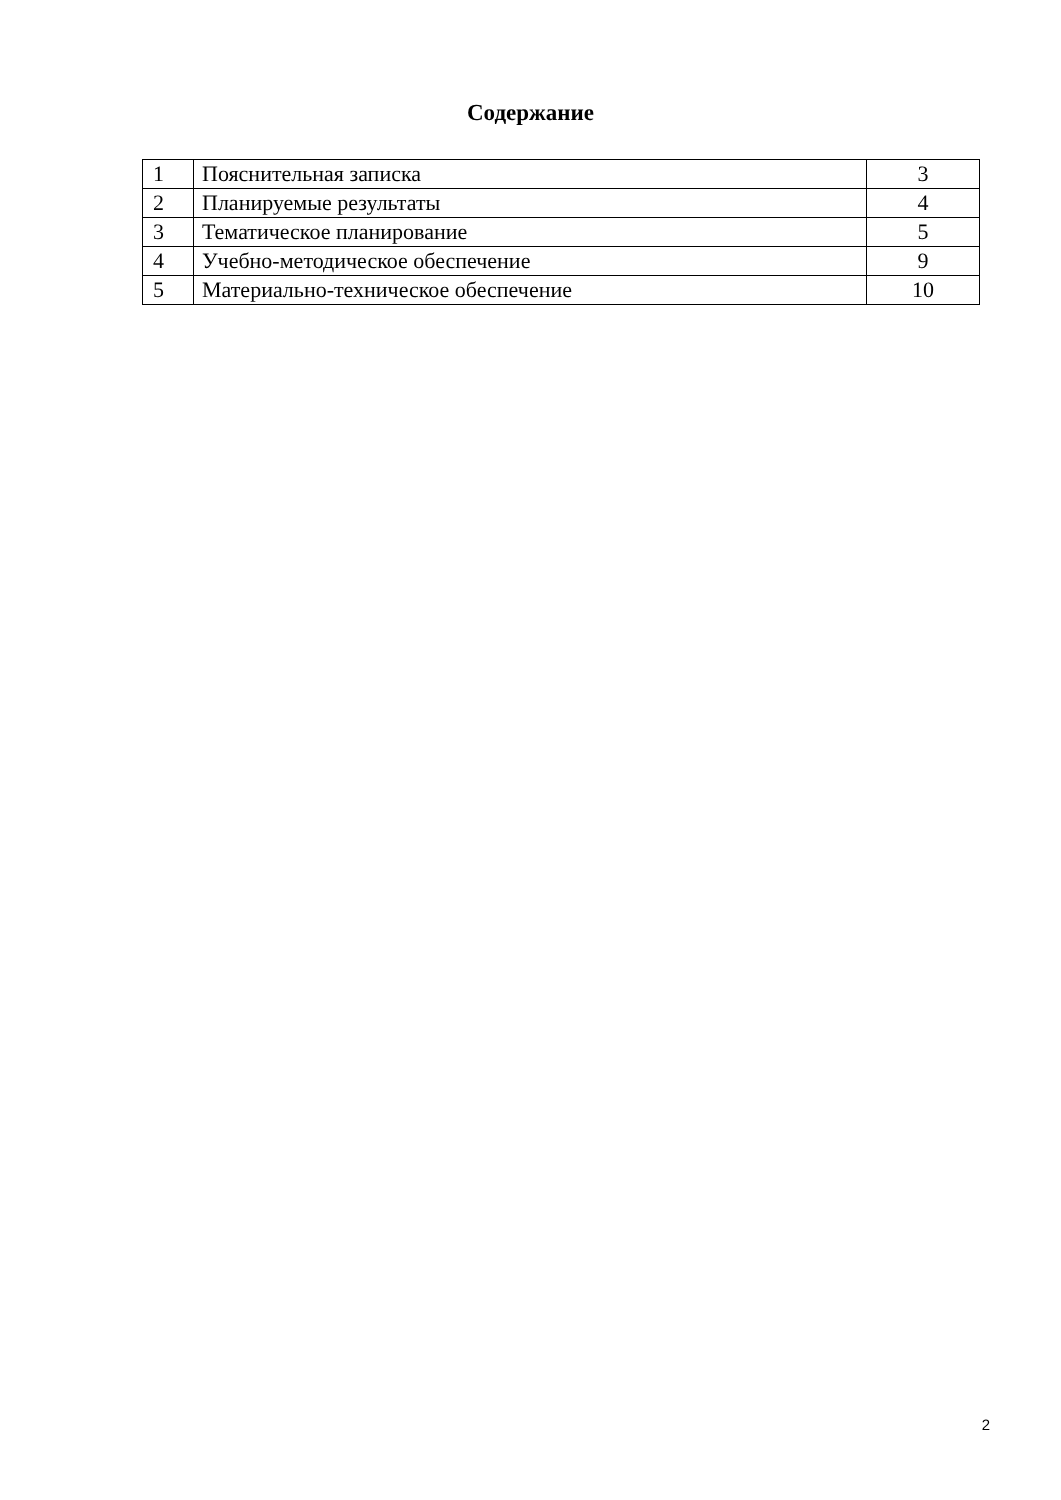Содержание
| 1 | Пояснительная записка | 3 |
| 2 | Планируемые результаты | 4 |
| 3 | Тематическое планирование | 5 |
| 4 | Учебно-методическое обеспечение | 9 |
| 5 | Материально-техническое обеспечение | 10 |
2